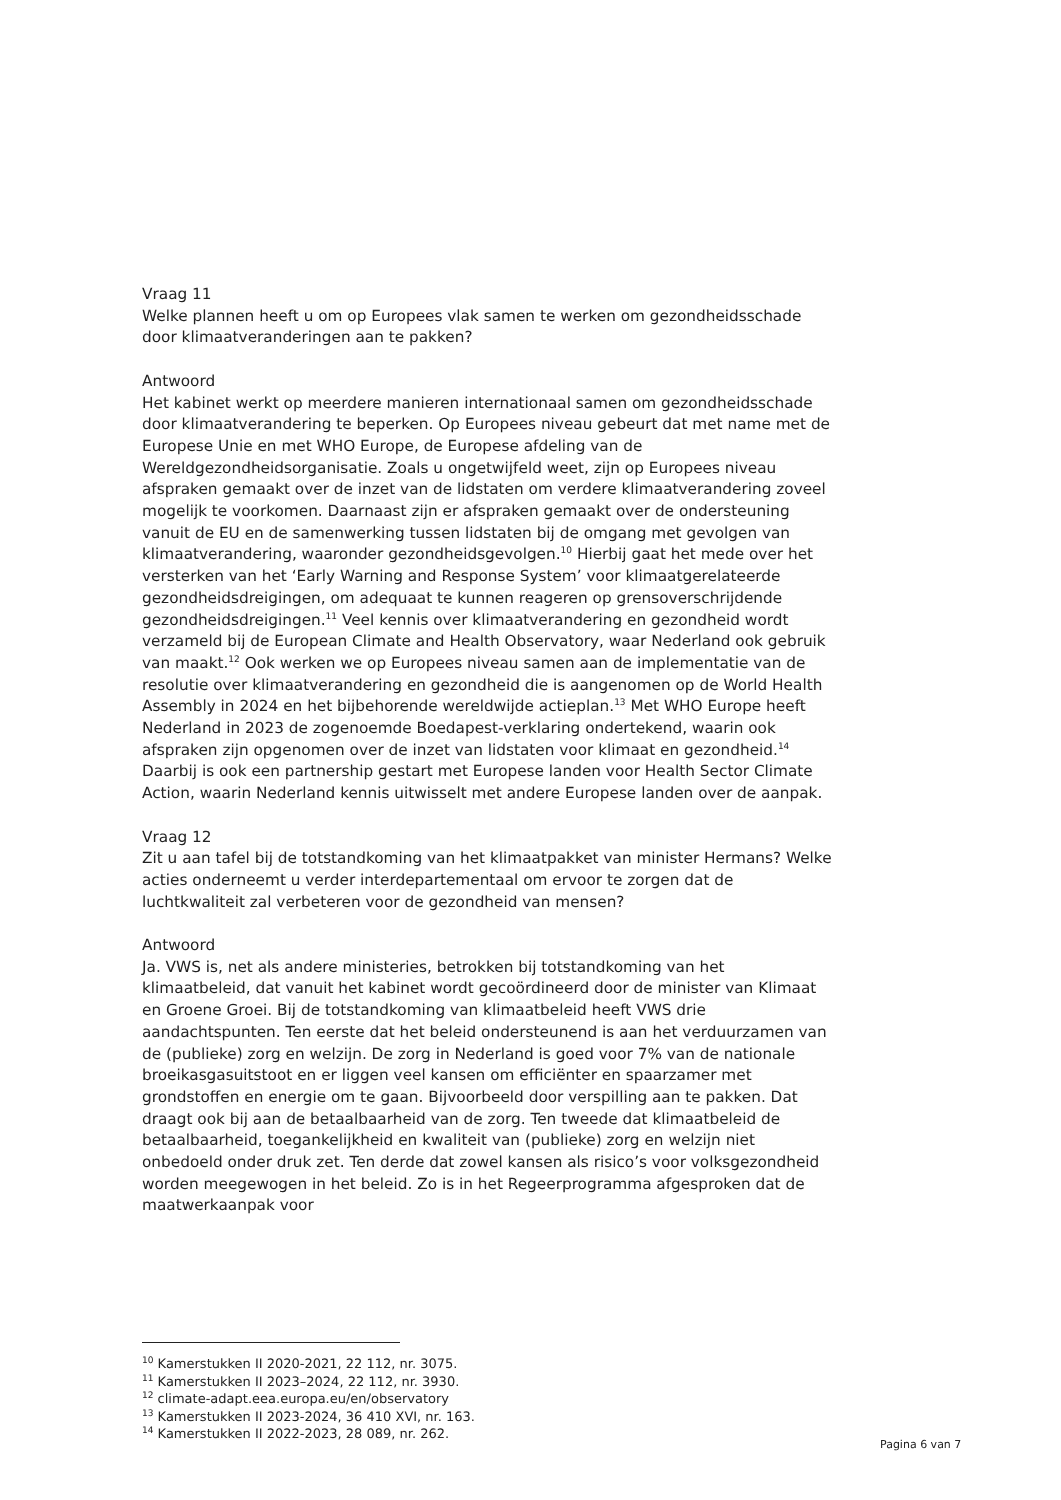Vraag 11
Welke plannen heeft u om op Europees vlak samen te werken om gezondheidsschade door klimaatveranderingen aan te pakken?
Antwoord
Het kabinet werkt op meerdere manieren internationaal samen om gezondheidsschade door klimaatverandering te beperken. Op Europees niveau gebeurt dat met name met de Europese Unie en met WHO Europe, de Europese afdeling van de Wereldgezondheidsorganisatie. Zoals u ongetwijfeld weet, zijn op Europees niveau afspraken gemaakt over de inzet van de lidstaten om verdere klimaatverandering zoveel mogelijk te voorkomen. Daarnaast zijn er afspraken gemaakt over de ondersteuning vanuit de EU en de samenwerking tussen lidstaten bij de omgang met gevolgen van klimaatverandering, waaronder gezondheidsgevolgen.<sup>10</sup> Hierbij gaat het mede over het versterken van het ‘Early Warning and Response System’ voor klimaatgerelateerde gezondheidsdreigingen, om adequaat te kunnen reageren op grensoverschrijdende gezondheidsdreigingen.<sup>11</sup> Veel kennis over klimaatverandering en gezondheid wordt verzameld bij de European Climate and Health Observatory, waar Nederland ook gebruik van maakt.<sup>12</sup> Ook werken we op Europees niveau samen aan de implementatie van de resolutie over klimaatverandering en gezondheid die is aangenomen op de World Health Assembly in 2024 en het bijbehorende wereldwijde actieplan.<sup>13</sup> Met WHO Europe heeft Nederland in 2023 de zogenoemde Boedapest-verklaring ondertekend, waarin ook afspraken zijn opgenomen over de inzet van lidstaten voor klimaat en gezondheid.<sup>14</sup> Daarbij is ook een partnership gestart met Europese landen voor Health Sector Climate Action, waarin Nederland kennis uitwisselt met andere Europese landen over de aanpak.
Vraag 12
Zit u aan tafel bij de totstandkoming van het klimaatpakket van minister Hermans? Welke acties onderneemt u verder interdepartementaal om ervoor te zorgen dat de luchtkwaliteit zal verbeteren voor de gezondheid van mensen?
Antwoord
Ja. VWS is, net als andere ministeries, betrokken bij totstandkoming van het klimaatbeleid, dat vanuit het kabinet wordt gecoördineerd door de minister van Klimaat en Groene Groei. Bij de totstandkoming van klimaatbeleid heeft VWS drie aandachtspunten. Ten eerste dat het beleid ondersteunend is aan het verduurzamen van de (publieke) zorg en welzijn. De zorg in Nederland is goed voor 7% van de nationale broeikasgasuitstoot en er liggen veel kansen om efficiënter en spaarzamer met grondstoffen en energie om te gaan. Bijvoorbeeld door verspilling aan te pakken. Dat draagt ook bij aan de betaalbaarheid van de zorg. Ten tweede dat klimaatbeleid de betaalbaarheid, toegankelijkheid en kwaliteit van (publieke) zorg en welzijn niet onbedoeld onder druk zet. Ten derde dat zowel kansen als risico’s voor volksgezondheid worden meegewogen in het beleid. Zo is in het Regeerprogramma afgesproken dat de maatwerkaanpak voor
<sup>10</sup> Kamerstukken II 2020-2021, 22 112, nr. 3075.
<sup>11</sup> Kamerstukken II 2023–2024, 22 112, nr. 3930.
<sup>12</sup> climate-adapt.eea.europa.eu/en/observatory
<sup>13</sup> Kamerstukken II 2023-2024, 36 410 XVI, nr. 163.
<sup>14</sup> Kamerstukken II 2022-2023, 28 089, nr. 262.
Pagina 6 van 7